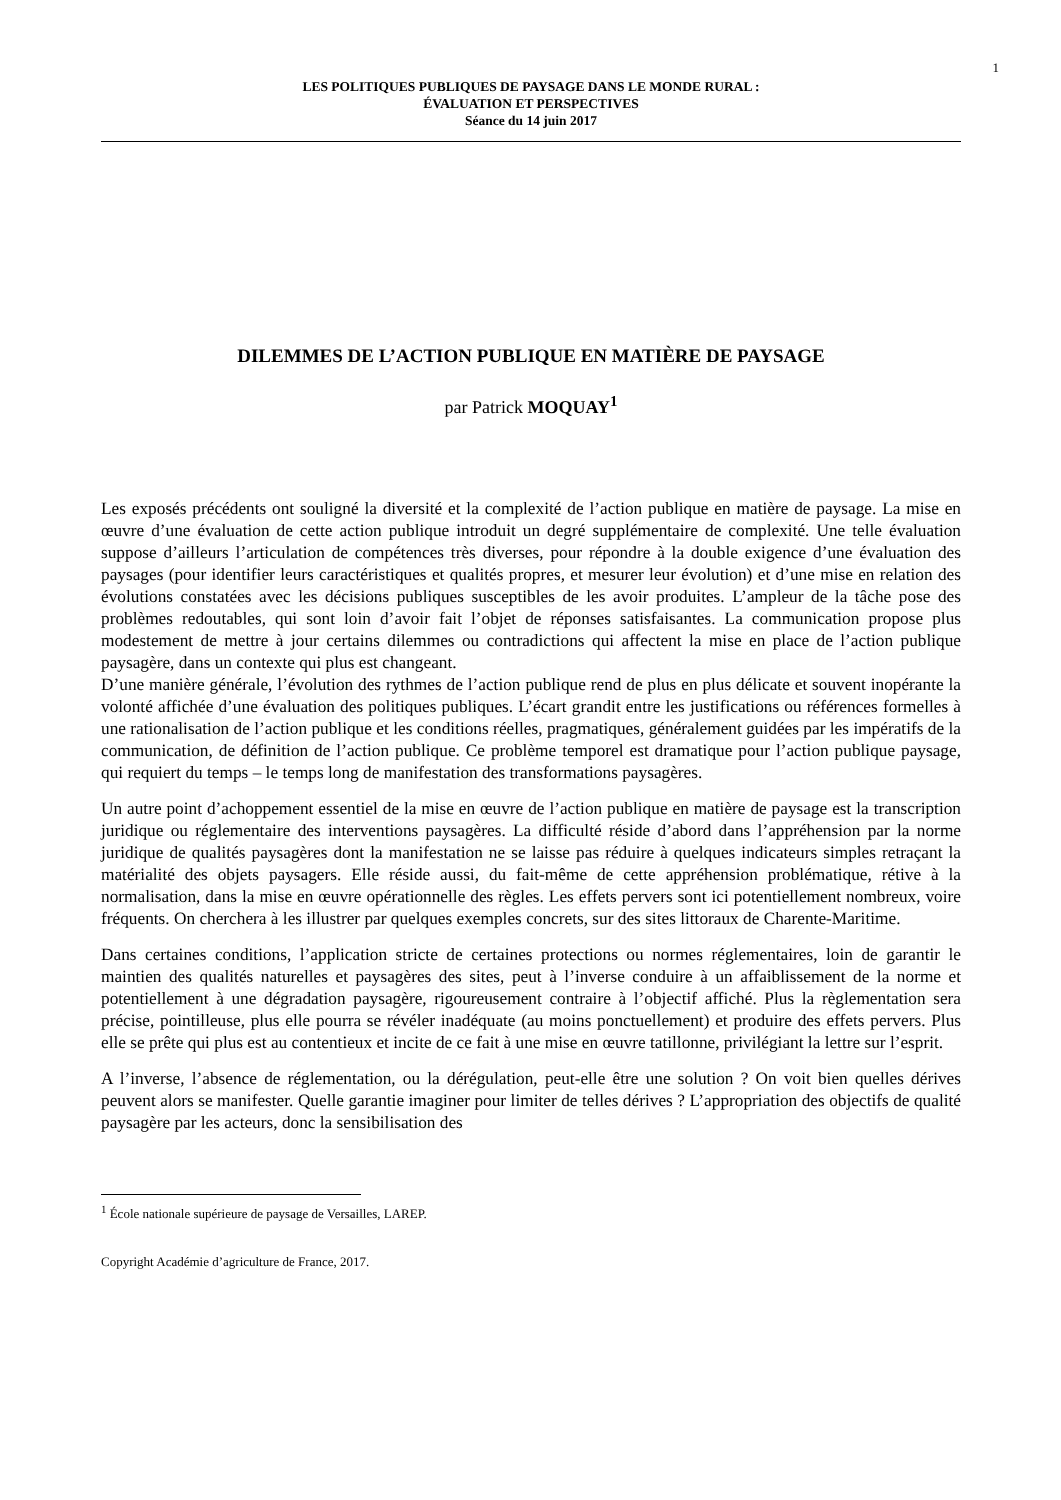1
LES POLITIQUES PUBLIQUES DE PAYSAGE DANS LE MONDE RURAL :
ÉVALUATION ET PERSPECTIVES
Séance du 14 juin 2017
DILEMMES DE L’ACTION PUBLIQUE EN MATIÈRE DE PAYSAGE
par Patrick MOQUAY<sup>1</sup>
Les exposés précédents ont souligné la diversité et la complexité de l’action publique en matière de paysage. La mise en œuvre d’une évaluation de cette action publique introduit un degré supplémentaire de complexité. Une telle évaluation suppose d’ailleurs l’articulation de compétences très diverses, pour répondre à la double exigence d’une évaluation des paysages (pour identifier leurs caractéristiques et qualités propres, et mesurer leur évolution) et d’une mise en relation des évolutions constatées avec les décisions publiques susceptibles de les avoir produites. L’ampleur de la tâche pose des problèmes redoutables, qui sont loin d’avoir fait l’objet de réponses satisfaisantes. La communication propose plus modestement de mettre à jour certains dilemmes ou contradictions qui affectent la mise en place de l’action publique paysagère, dans un contexte qui plus est changeant.
D’une manière générale, l’évolution des rythmes de l’action publique rend de plus en plus délicate et souvent inopérante la volonté affichée d’une évaluation des politiques publiques. L’écart grandit entre les justifications ou références formelles à une rationalisation de l’action publique et les conditions réelles, pragmatiques, généralement guidées par les impératifs de la communication, de définition de l’action publique. Ce problème temporel est dramatique pour l’action publique paysage, qui requiert du temps – le temps long de manifestation des transformations paysagères.
Un autre point d’achoppement essentiel de la mise en œuvre de l’action publique en matière de paysage est la transcription juridique ou réglementaire des interventions paysagères. La difficulté réside d’abord dans l’appréhension par la norme juridique de qualités paysagères dont la manifestation ne se laisse pas réduire à quelques indicateurs simples retraçant la matérialité des objets paysagers. Elle réside aussi, du fait-même de cette appréhension problématique, rétive à la normalisation, dans la mise en œuvre opérationnelle des règles. Les effets pervers sont ici potentiellement nombreux, voire fréquents. On cherchera à les illustrer par quelques exemples concrets, sur des sites littoraux de Charente-Maritime.
Dans certaines conditions, l’application stricte de certaines protections ou normes réglementaires, loin de garantir le maintien des qualités naturelles et paysagères des sites, peut à l’inverse conduire à un affaiblissement de la norme et potentiellement à une dégradation paysagère, rigoureusement contraire à l’objectif affiché. Plus la règlementation sera précise, pointilleuse, plus elle pourra se révéler inadéquate (au moins ponctuellement) et produire des effets pervers. Plus elle se prête qui plus est au contentieux et incite de ce fait à une mise en œuvre tatillonne, privilégiant la lettre sur l’esprit.
A l’inverse, l’absence de réglementation, ou la dérégulation, peut-elle être une solution ? On voit bien quelles dérives peuvent alors se manifester. Quelle garantie imaginer pour limiter de telles dérives ? L’appropriation des objectifs de qualité paysagère par les acteurs, donc la sensibilisation des
<sup>1</sup> École nationale supérieure de paysage de Versailles, LAREP.
Copyright Académie d’agriculture de France, 2017.